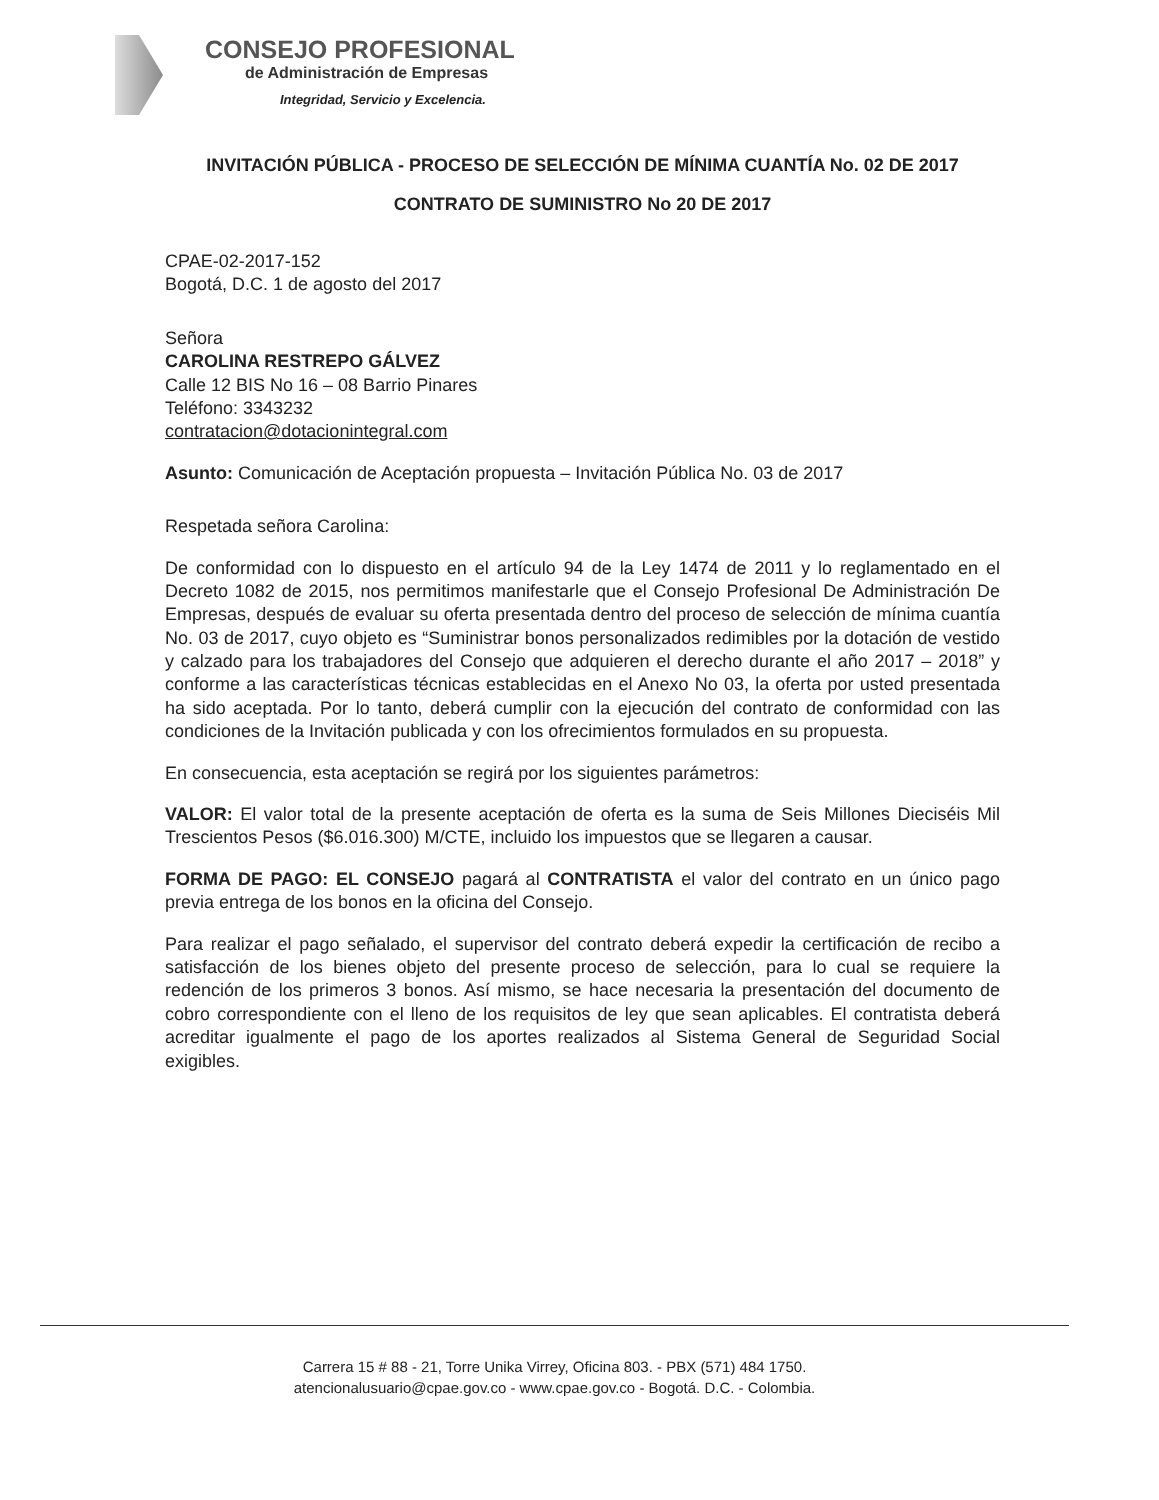CONSEJO PROFESIONAL
de Administración de Empresas
Integridad, Servicio y Excelencia.
INVITACIÓN PÚBLICA - PROCESO DE SELECCIÓN DE MÍNIMA CUANTÍA No. 02 DE 2017
CONTRATO DE SUMINISTRO No 20 DE 2017
CPAE-02-2017-152
Bogotá, D.C. 1 de agosto del 2017
Señora
CAROLINA RESTREPO GÁLVEZ
Calle 12 BIS No 16 – 08 Barrio Pinares
Teléfono: 3343232
contratacion@dotacionintegral.com
Asunto: Comunicación de Aceptación propuesta – Invitación Pública No. 03 de 2017
Respetada señora Carolina:
De conformidad con lo dispuesto en el artículo 94 de la Ley 1474 de 2011 y lo reglamentado en el Decreto 1082 de 2015, nos permitimos manifestarle que el Consejo Profesional De Administración De Empresas, después de evaluar su oferta presentada dentro del proceso de selección de mínima cuantía No. 03 de 2017, cuyo objeto es “Suministrar bonos personalizados redimibles por la dotación de vestido y calzado para los trabajadores del Consejo que adquieren el derecho durante el año 2017 – 2018” y conforme a las características técnicas establecidas en el Anexo No 03, la oferta por usted presentada ha sido aceptada. Por lo tanto, deberá cumplir con la ejecución del contrato de conformidad con las condiciones de la Invitación publicada y con los ofrecimientos formulados en su propuesta.
En consecuencia, esta aceptación se regirá por los siguientes parámetros:
VALOR: El valor total de la presente aceptación de oferta es la suma de Seis Millones Dieciséis Mil Trescientos Pesos ($6.016.300) M/CTE, incluido los impuestos que se llegaren a causar.
FORMA DE PAGO: EL CONSEJO pagará al CONTRATISTA el valor del contrato en un único pago previa entrega de los bonos en la oficina del Consejo.
Para realizar el pago señalado, el supervisor del contrato deberá expedir la certificación de recibo a satisfacción de los bienes objeto del presente proceso de selección, para lo cual se requiere la redención de los primeros 3 bonos. Así mismo, se hace necesaria la presentación del documento de cobro correspondiente con el lleno de los requisitos de ley que sean aplicables. El contratista deberá acreditar igualmente el pago de los aportes realizados al Sistema General de Seguridad Social exigibles.
Carrera 15 # 88 - 21, Torre Unika Virrey, Oficina 803. - PBX (571) 484 1750.
atencionalusuario@cpae.gov.co - www.cpae.gov.co - Bogotá. D.C. - Colombia.